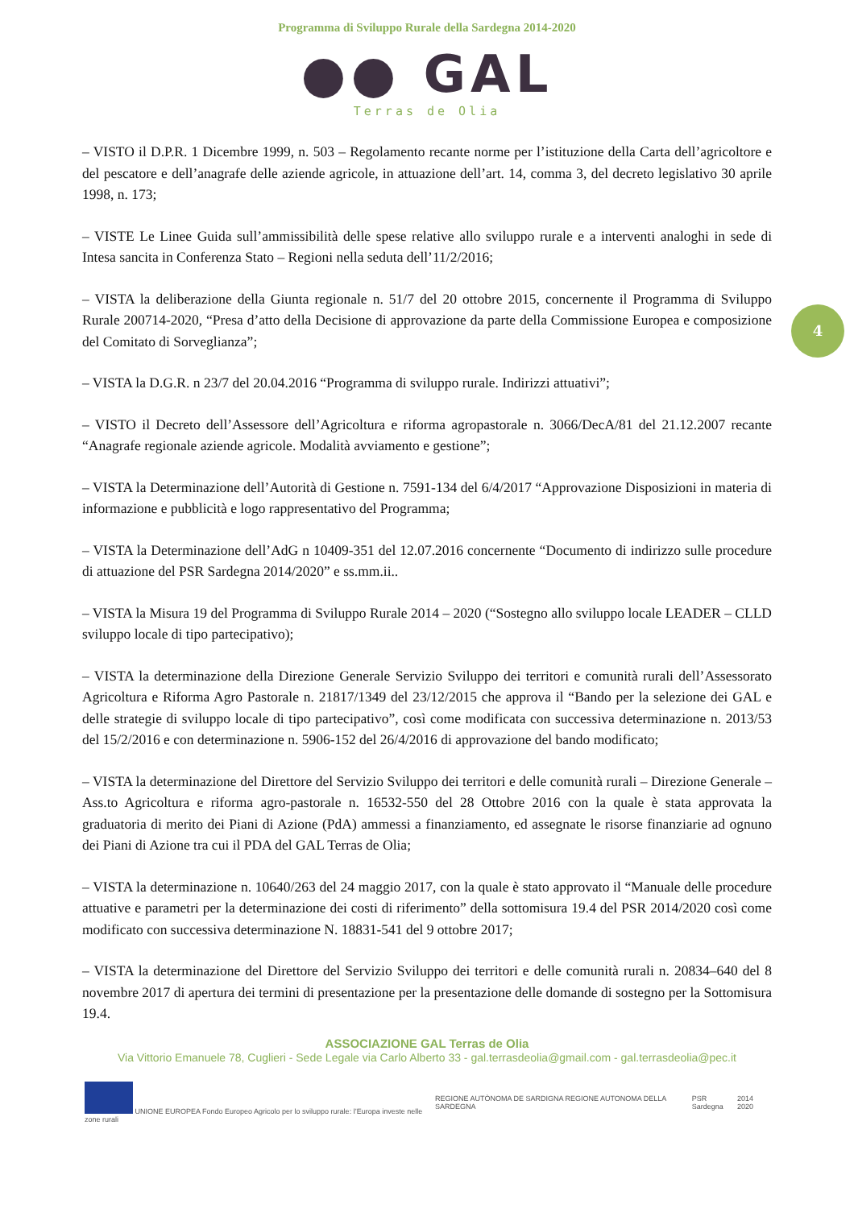Programma di Sviluppo Rurale della Sardegna 2014-2020
●● GAL
Terras de Olia
4
– VISTO il D.P.R. 1 Dicembre 1999, n. 503 – Regolamento recante norme per l’istituzione della Carta dell’agricoltore e del pescatore e dell’anagrafe delle aziende agricole, in attuazione dell’art. 14, comma 3, del decreto legislativo 30 aprile 1998, n. 173;
– VISTE Le Linee Guida sull’ammissibilità delle spese relative allo sviluppo rurale e a interventi analoghi in sede di Intesa sancita in Conferenza Stato – Regioni nella seduta dell’11/2/2016;
– VISTA la deliberazione della Giunta regionale n. 51/7 del 20 ottobre 2015, concernente il Programma di Sviluppo Rurale 200714-2020, “Presa d’atto della Decisione di approvazione da parte della Commissione Europea e composizione del Comitato di Sorveglianza”;
– VISTA la D.G.R. n 23/7 del 20.04.2016 “Programma di sviluppo rurale. Indirizzi attuativi”;
– VISTO il Decreto dell’Assessore dell’Agricoltura e riforma agropastorale n. 3066/DecA/81 del 21.12.2007 recante “Anagrafe regionale aziende agricole. Modalità avviamento e gestione”;
– VISTA la Determinazione dell’Autorità di Gestione n. 7591-134 del 6/4/2017 “Approvazione Disposizioni in materia di informazione e pubblicità e logo rappresentativo del Programma;
– VISTA la Determinazione dell’AdG n 10409-351 del 12.07.2016 concernente “Documento di indirizzo sulle procedure di attuazione del PSR Sardegna 2014/2020” e ss.mm.ii..
– VISTA la Misura 19 del Programma di Sviluppo Rurale 2014 – 2020 (“Sostegno allo sviluppo locale LEADER – CLLD sviluppo locale di tipo partecipativo);
– VISTA la determinazione della Direzione Generale Servizio Sviluppo dei territori e comunità rurali dell’Assessorato Agricoltura e Riforma Agro Pastorale n. 21817/1349 del 23/12/2015 che approva il “Bando per la selezione dei GAL e delle strategie di sviluppo locale di tipo partecipativo”, così come modificata con successiva determinazione n. 2013/53 del 15/2/2016 e con determinazione n. 5906-152 del 26/4/2016 di approvazione del bando modificato;
– VISTA la determinazione del Direttore del Servizio Sviluppo dei territori e delle comunità rurali – Direzione Generale – Ass.to Agricoltura e riforma agro-pastorale n. 16532-550 del 28 Ottobre 2016 con la quale è stata approvata la graduatoria di merito dei Piani di Azione (PdA) ammessi a finanziamento, ed assegnate le risorse finanziarie ad ognuno dei Piani di Azione tra cui il PDA del GAL Terras de Olia;
– VISTA la determinazione n. 10640/263 del 24 maggio 2017, con la quale è stato approvato il “Manuale delle procedure attuative e parametri per la determinazione dei costi di riferimento” della sottomisura 19.4 del PSR 2014/2020 così come modificato con successiva determinazione N. 18831-541 del 9 ottobre 2017;
– VISTA la determinazione del Direttore del Servizio Sviluppo dei territori e delle comunità rurali n. 20834–640 del 8 novembre 2017 di apertura dei termini di presentazione per la presentazione delle domande di sostegno per la Sottomisura 19.4.
ASSOCIAZIONE GAL Terras de Olia
Via Vittorio Emanuele 78, Cuglieri - Sede Legale via Carlo Alberto 33 - gal.terrasdeolia@gmail.com - gal.terrasdeolia@pec.it
UNIONE EUROPEA Fondo Europeo Agricolo per lo sviluppo rurale: l’Europa investe nelle zone rurali
REGIONE AUTÒNOMA DE SARDIGNA REGIONE AUTONOMA DELLA SARDEGNA
PSR Sardegna 2014 2020